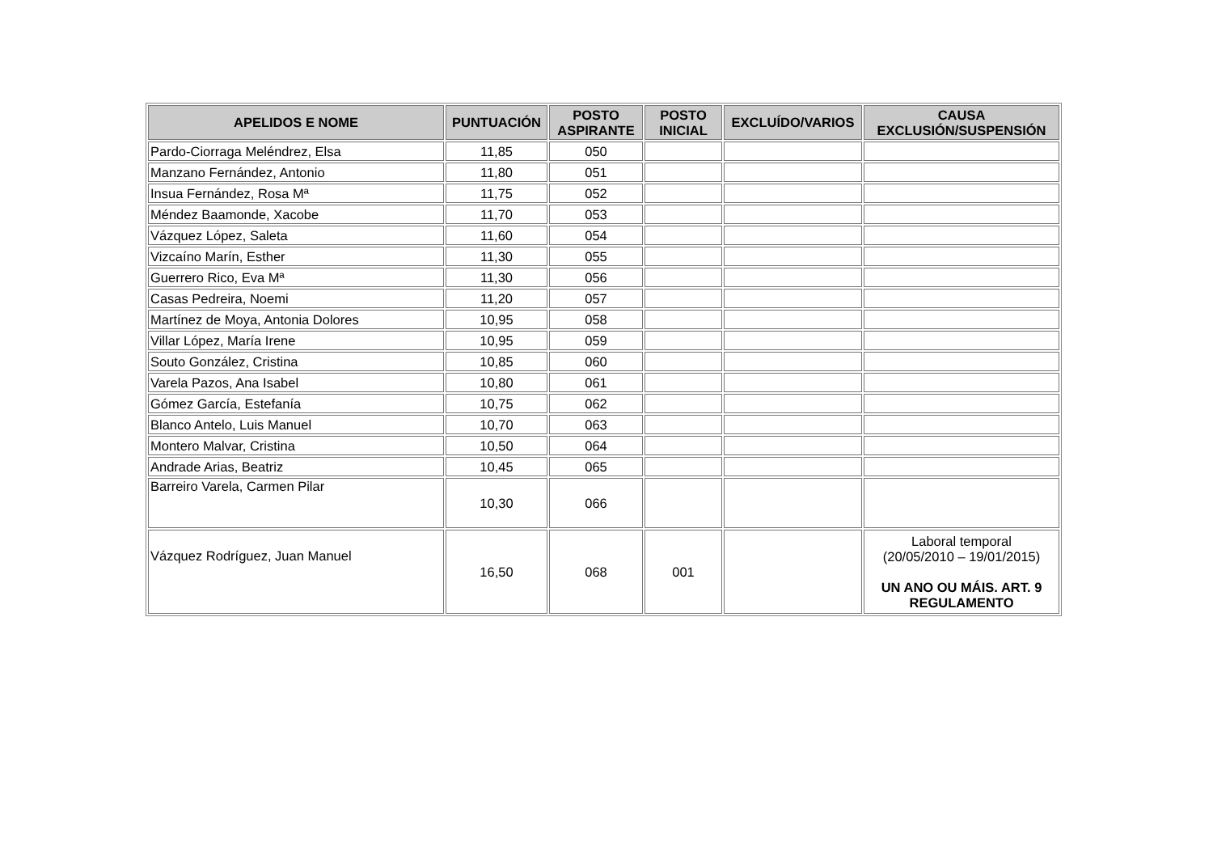| APELIDOS E NOME | PUNTUACIÓN | POSTO ASPIRANTE | POSTO INICIAL | EXCLUÍDO/VARIOS | CAUSA EXCLUSIÓN/SUSPENSIÓN |
| --- | --- | --- | --- | --- | --- |
| Pardo-Ciorraga Meléndrez, Elsa | 11,85 | 050 | | | |
| Manzano Fernández, Antonio | 11,80 | 051 | | | |
| Insua Fernández, Rosa Mª | 11,75 | 052 | | | |
| Méndez Baamonde, Xacobe | 11,70 | 053 | | | |
| Vázquez López, Saleta | 11,60 | 054 | | | |
| Vizcaíno Marín, Esther | 11,30 | 055 | | | |
| Guerrero Rico, Eva Mª | 11,30 | 056 | | | |
| Casas Pedreira, Noemi | 11,20 | 057 | | | |
| Martínez de Moya, Antonia Dolores | 10,95 | 058 | | | |
| Villar López, María Irene | 10,95 | 059 | | | |
| Souto González, Cristina | 10,85 | 060 | | | |
| Varela Pazos, Ana Isabel | 10,80 | 061 | | | |
| Gómez García, Estefanía | 10,75 | 062 | | | |
| Blanco Antelo, Luis Manuel | 10,70 | 063 | | | |
| Montero Malvar, Cristina | 10,50 | 064 | | | |
| Andrade Arias, Beatriz | 10,45 | 065 | | | |
| Barreiro Varela, Carmen Pilar | 10,30 | 066 | | | |
| Vázquez Rodríguez, Juan Manuel | 16,50 | 068 | 001 | | Laboral temporal (20/05/2010 – 19/01/2015) UN ANO OU MÁIS. ART. 9 REGULAMENTO |